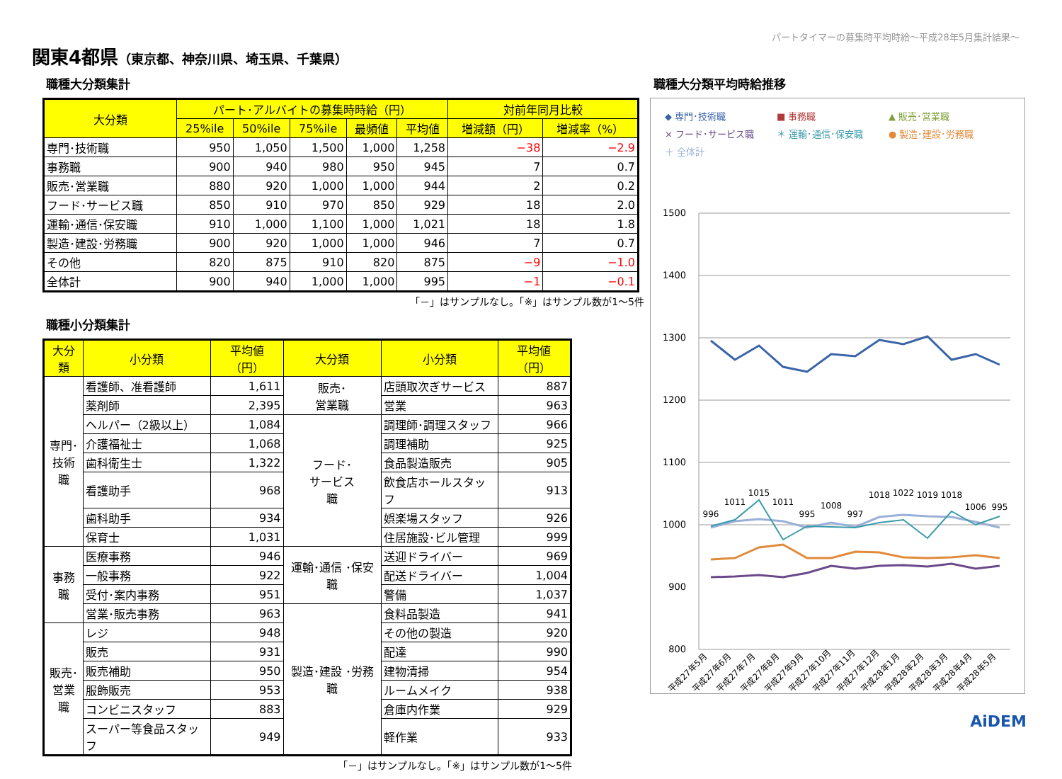パートタイマーの募集時平均時給～平成28年5月集計結果～
関東4都県（東京都、神奈川県、埼玉県、千葉県）
職種大分類集計
| 大分類 | パート･アルバイトの募集時時給（円） | | | | | 対前年同月比較 | |
| --- | --- | --- | --- | --- | --- | --- | --- |
| | 25%ile | 50%ile | 75%ile | 最頻値 | 平均値 | 増減額（円） | 増減率（%） |
| 専門･技術職 | 950 | 1,050 | 1,500 | 1,000 | 1,258 | −38 | −2.9 |
| 事務職 | 900 | 940 | 980 | 950 | 945 | 7 | 0.7 |
| 販売･営業職 | 880 | 920 | 1,000 | 1,000 | 944 | 2 | 0.2 |
| フード･サービス職 | 850 | 910 | 970 | 850 | 929 | 18 | 2.0 |
| 運輸･通信･保安職 | 910 | 1,000 | 1,100 | 1,000 | 1,021 | 18 | 1.8 |
| 製造･建設･労務職 | 900 | 920 | 1,000 | 1,000 | 946 | 7 | 0.7 |
| その他 | 820 | 875 | 910 | 820 | 875 | −9 | −1.0 |
| 全体計 | 900 | 940 | 1,000 | 1,000 | 995 | −1 | −0.1 |
「－」はサンプルなし。「※」はサンプル数が1～5件
職種小分類集計
| 大分類 | 小分類 | 平均値（円） | 大分類 | 小分類 | 平均値（円） |
| --- | --- | --- | --- | --- | --- |
| 専門･ 技術職 | 看護師、准看護師 | 1,611 | 販売･ 営業職 | 店頭取次ぎサービス | 887 |
| | 薬剤師 | 2,395 | | 営業 | 963 |
| | ヘルパー（2級以上） | 1,084 | フード･ サービス 職 | 調理師･調理スタッフ | 966 |
| | 介護福祉士 | 1,068 | | 調理補助 | 925 |
| | 歯科衛生士 | 1,322 | | 食品製造販売 | 905 |
| | 看護助手 | 968 | | 飲食店ホールスタッフ | 913 |
| | 歯科助手 | 934 | | 娯楽場スタッフ | 926 |
| | 保育士 | 1,031 | | 住居施設･ビル管理 | 999 |
| 事務職 | 医療事務 | 946 | 運輸･通信 ･保安職 | 送迎ドライバー | 969 |
| | 一般事務 | 922 | | 配送ドライバー | 1,004 |
| | 受付･案内事務 | 951 | | 警備 | 1,037 |
| | 営業･販売事務 | 963 | 製造･建設 ･労務職 | 食料品製造 | 941 |
| 販売･ 営業職 | レジ | 948 | | その他の製造 | 920 |
| | 販売 | 931 | | 配達 | 990 |
| | 販売補助 | 950 | | 建物清掃 | 954 |
| | 服飾販売 | 953 | | ルームメイク | 938 |
| | コンビニスタッフ | 883 | | 倉庫内作業 | 929 |
| | スーパー等食品スタッフ | 949 | | 軽作業 | 933 |
「－」はサンプルなし。「※」はサンプル数が1～5件
職種大分類平均時給推移
◆ 専門･技術職 ■ 事務職 ▲ 販売･営業職 × フード･サービス職 ＊ 運輸･通信･保安職 ● 製造･建設･労務職 ＋ 全体計
1500
1400
1300
1200
1100
1000
900
800
996
1011
1015
1011
995
1008
997
1018
1022
1019
1018
1006
995
平成27年5月
平成27年6月
平成27年7月
平成27年8月
平成27年9月
平成27年10月
平成27年11月
平成27年12月
平成28年1月
平成28年2月
平成28年3月
平成28年4月
平成28年5月
AiDEM